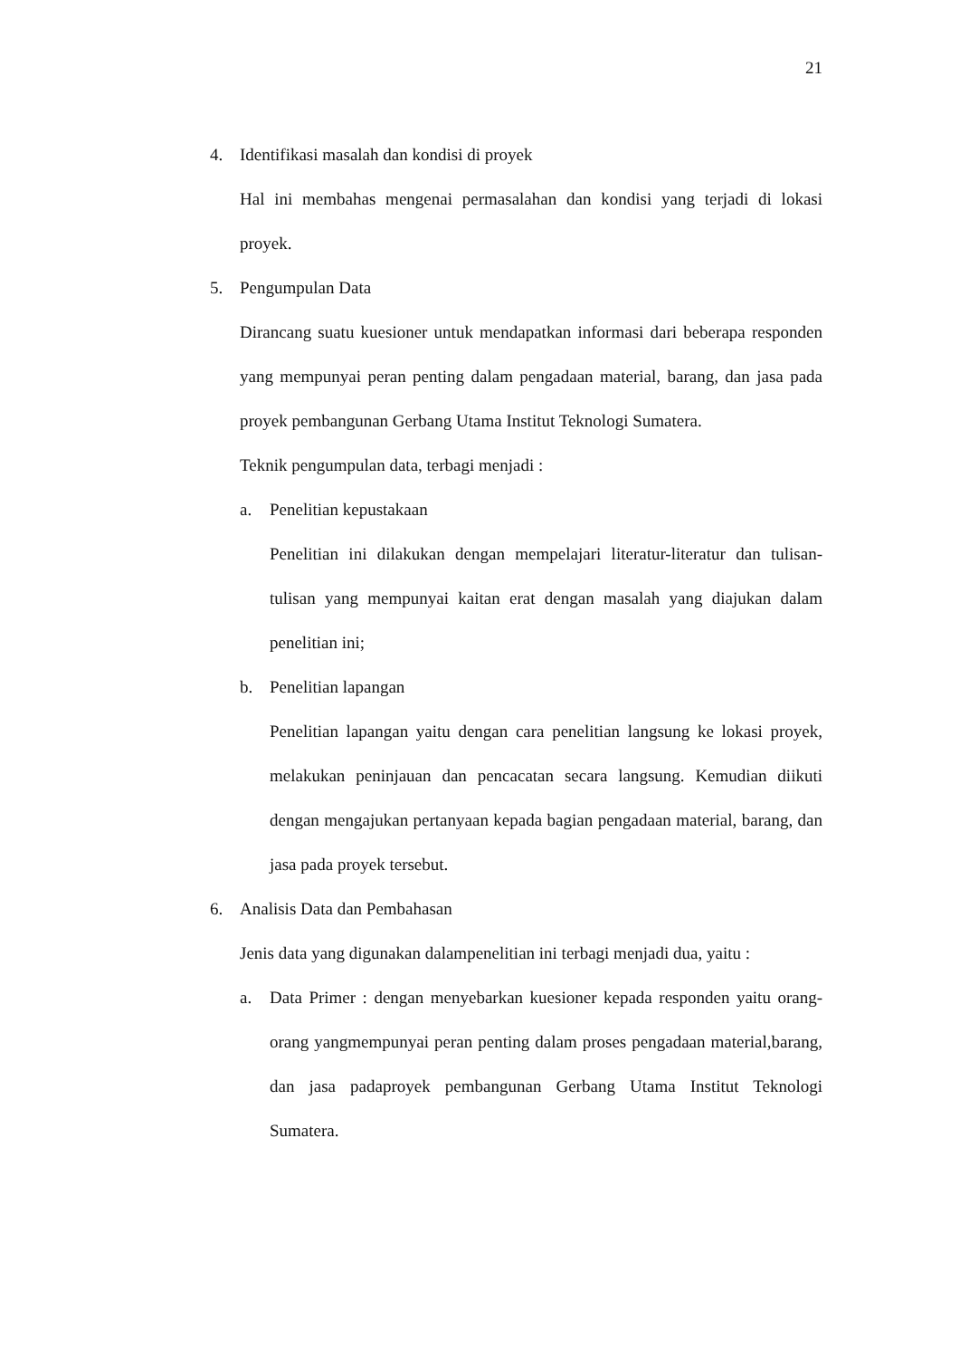21
4. Identifikasi masalah dan kondisi di proyek
Hal ini membahas mengenai permasalahan dan kondisi yang terjadi di lokasi proyek.
5. Pengumpulan Data
Dirancang suatu kuesioner untuk mendapatkan informasi dari beberapa responden yang mempunyai peran penting dalam pengadaan material, barang, dan jasa pada proyek pembangunan Gerbang Utama Institut Teknologi Sumatera.
Teknik pengumpulan data, terbagi menjadi :
a. Penelitian kepustakaan
Penelitian ini dilakukan dengan mempelajari literatur-literatur dan tulisan-tulisan yang mempunyai kaitan erat dengan masalah yang diajukan dalam penelitian ini;
b. Penelitian lapangan
Penelitian lapangan yaitu dengan cara penelitian langsung ke lokasi proyek, melakukan peninjauan dan pencacatan secara langsung. Kemudian diikuti dengan mengajukan pertanyaan kepada bagian pengadaan material, barang, dan jasa pada proyek tersebut.
6. Analisis Data dan Pembahasan
Jenis data yang digunakan dalampenelitian ini terbagi menjadi dua, yaitu :
a. Data Primer : dengan menyebarkan kuesioner kepada responden yaitu orang-orang yangmempunyai peran penting dalam proses pengadaan material,barang, dan jasa padaproyek pembangunan Gerbang Utama Institut Teknologi Sumatera.